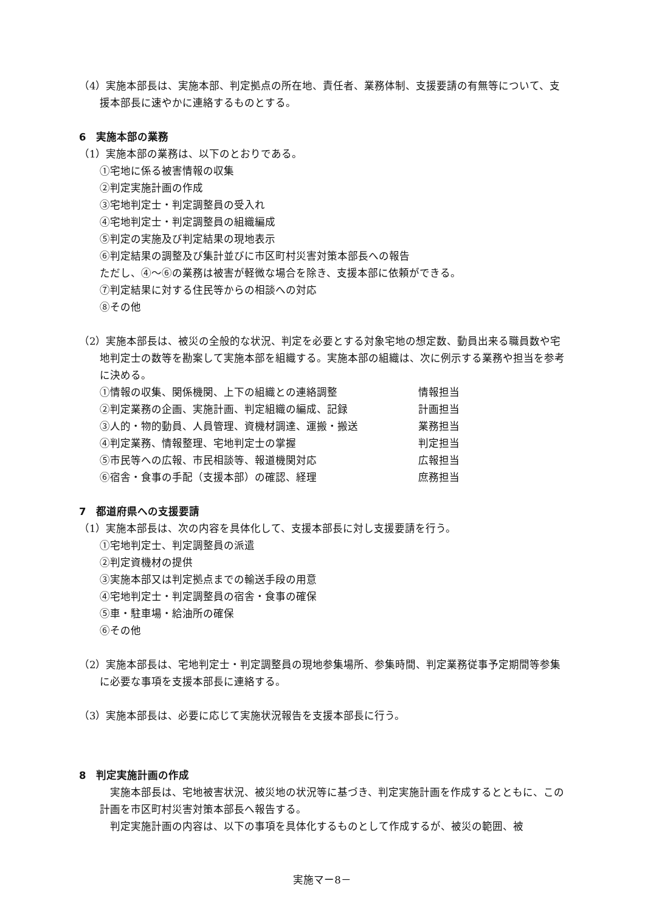（4）実施本部長は、実施本部、判定拠点の所在地、責任者、業務体制、支援要請の有無等について、支援本部長に速やかに連絡するものとする。
6　実施本部の業務
（1）実施本部の業務は、以下のとおりである。
①宅地に係る被害情報の収集
②判定実施計画の作成
③宅地判定士・判定調整員の受入れ
④宅地判定士・判定調整員の組織編成
⑤判定の実施及び判定結果の現地表示
⑥判定結果の調整及び集計並びに市区町村災害対策本部長への報告
ただし、④～⑥の業務は被害が軽微な場合を除き、支援本部に依頼ができる。
⑦判定結果に対する住民等からの相談への対応
⑧その他
（2）実施本部長は、被災の全般的な状況、判定を必要とする対象宅地の想定数、動員出来る職員数や宅地判定士の数等を勘案して実施本部を組織する。実施本部の組織は、次に例示する業務や担当を参考に決める。
①情報の収集、関係機関、上下の組織との連絡調整 情報担当
②判定業務の企画、実施計画、判定組織の編成、記録 計画担当
③人的・物的動員、人員管理、資機材調達、運搬・搬送 業務担当
④判定業務、情報整理、宅地判定士の掌握 判定担当
⑤市民等への広報、市民相談等、報道機関対応 広報担当
⑥宿舎・食事の手配（支援本部）の確認、経理 庶務担当
7　都道府県への支援要請
（1）実施本部長は、次の内容を具体化して、支援本部長に対し支援要請を行う。
①宅地判定士、判定調整員の派遣
②判定資機材の提供
③実施本部又は判定拠点までの輸送手段の用意
④宅地判定士・判定調整員の宿舎・食事の確保
⑤車・駐車場・給油所の確保
⑥その他
（2）実施本部長は、宅地判定士・判定調整員の現地参集場所、参集時間、判定業務従事予定期間等参集に必要な事項を支援本部長に連絡する。
（3）実施本部長は、必要に応じて実施状況報告を支援本部長に行う。
8　判定実施計画の作成
実施本部長は、宅地被害状況、被災地の状況等に基づき、判定実施計画を作成するとともに、この計画を市区町村災害対策本部長へ報告する。
判定実施計画の内容は、以下の事項を具体化するものとして作成するが、被災の範囲、被
実施マー8－